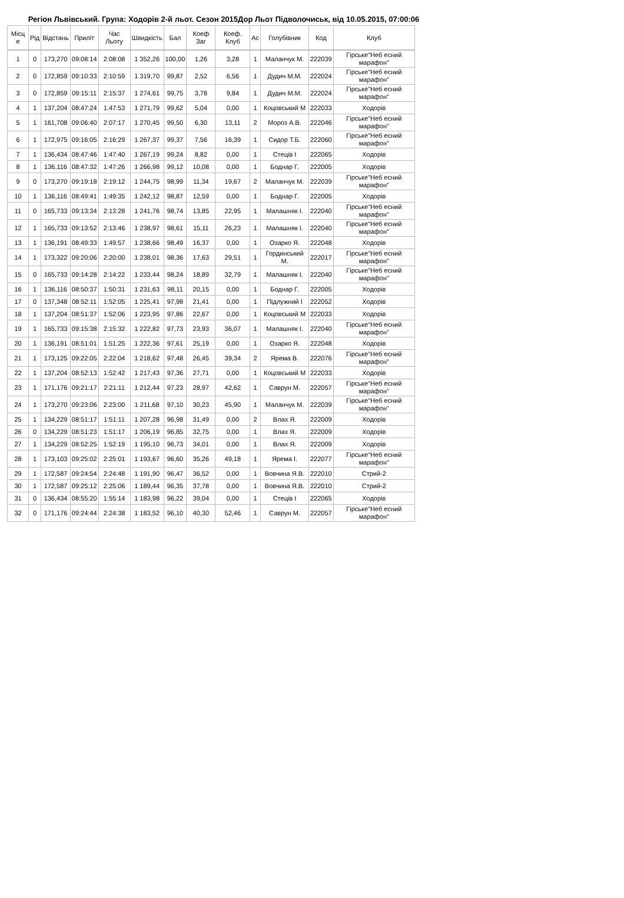Регіон Львівський. Група: Ходорів 2-й льот. Сезон 2015Дор Льот Підволочиськ, від 10.05.2015, 07:00:06
| Місц е | Рід | Відстань | Приліт | Час Льоту | Швидкість | Бал | Коеф Заг | Коеф. Клуб | Ас | Голубівник | Код | Клуб |
| --- | --- | --- | --- | --- | --- | --- | --- | --- | --- | --- | --- | --- |
| 1 | 0 | 173,270 | 09:08:14 | 2:08:08 | 1 352,26 | 100,00 | 1,26 | 3,28 | 1 | Маланчук М. | 222039 | Гірське"Неб есний марафон" |
| 2 | 0 | 172,859 | 09:10:33 | 2:10:59 | 1 319,70 | 99,87 | 2,52 | 6,56 | 1 | Дудич М.М. | 222024 | Гірське"Неб есний марафон" |
| 3 | 0 | 172,859 | 09:15:11 | 2:15:37 | 1 274,61 | 99,75 | 3,78 | 9,84 | 1 | Дудич М.М. | 222024 | Гірське"Неб есний марафон" |
| 4 | 1 | 137,204 | 08:47:24 | 1:47:53 | 1 271,79 | 99,62 | 5,04 | 0,00 | 1 | Коцовський М | 222033 | Ходорів |
| 5 | 1 | 161,708 | 09:06:40 | 2:07:17 | 1 270,45 | 99,50 | 6,30 | 13,11 | 2 | Мороз А.В. | 222046 | Гірське"Неб есний марафон" |
| 6 | 1 | 172,975 | 09:16:05 | 2:16:29 | 1 267,37 | 99,37 | 7,56 | 16,39 | 1 | Сидор Т.Б. | 222060 | Гірське"Неб есний марафон" |
| 7 | 1 | 136,434 | 08:47:46 | 1:47:40 | 1 267,19 | 99,24 | 8,82 | 0,00 | 1 | Стеців І | 222065 | Ходорів |
| 8 | 1 | 136,116 | 08:47:32 | 1:47:26 | 1 266,98 | 99,12 | 10,08 | 0,00 | 1 | Боднар Г. | 222005 | Ходорів |
| 9 | 0 | 173,270 | 09:19:18 | 2:19:12 | 1 244,75 | 98,99 | 11,34 | 19,67 | 2 | Маланчук М. | 222039 | Гірське"Неб есний марафон" |
| 10 | 1 | 136,116 | 08:49:41 | 1:49:35 | 1 242,12 | 98,87 | 12,59 | 0,00 | 1 | Боднар Г. | 222005 | Ходорів |
| 11 | 0 | 165,733 | 09:13:34 | 2:13:28 | 1 241,76 | 98,74 | 13,85 | 22,95 | 1 | Малашняк І. | 222040 | Гірське"Неб есний марафон" |
| 12 | 1 | 165,733 | 09:13:52 | 2:13:46 | 1 238,97 | 98,61 | 15,11 | 26,23 | 1 | Малашняк І. | 222040 | Гірське"Неб есний марафон" |
| 13 | 1 | 136,191 | 08:49:33 | 1:49:57 | 1 238,66 | 98,49 | 16,37 | 0,00 | 1 | Озарко Я. | 222048 | Ходорів |
| 14 | 1 | 173,322 | 09:20:06 | 2:20:00 | 1 238,01 | 98,36 | 17,63 | 29,51 | 1 | Гординський М. | 222017 | Гірське"Неб есний марафон" |
| 15 | 0 | 165,733 | 09:14:28 | 2:14:22 | 1 233,44 | 98,24 | 18,89 | 32,79 | 1 | Малашняк І. | 222040 | Гірське"Неб есний марафон" |
| 16 | 1 | 136,116 | 08:50:37 | 1:50:31 | 1 231,63 | 98,11 | 20,15 | 0,00 | 1 | Боднар Г. | 222005 | Ходорів |
| 17 | 0 | 137,348 | 08:52:11 | 1:52:05 | 1 225,41 | 97,98 | 21,41 | 0,00 | 1 | Підлужний І | 222052 | Ходорів |
| 18 | 1 | 137,204 | 08:51:37 | 1:52:06 | 1 223,95 | 97,86 | 22,67 | 0,00 | 1 | Коцовський М | 222033 | Ходорів |
| 19 | 1 | 165,733 | 09:15:38 | 2:15:32 | 1 222,82 | 97,73 | 23,93 | 36,07 | 1 | Малашняк І. | 222040 | Гірське"Неб есний марафон" |
| 20 | 1 | 136,191 | 08:51:01 | 1:51:25 | 1 222,36 | 97,61 | 25,19 | 0,00 | 1 | Озарко Я. | 222048 | Ходорів |
| 21 | 1 | 173,125 | 09:22:05 | 2:22:04 | 1 218,62 | 97,48 | 26,45 | 39,34 | 2 | Ярема В. | 222076 | Гірське"Неб есний марафон" |
| 22 | 1 | 137,204 | 08:52:13 | 1:52:42 | 1 217,43 | 97,36 | 27,71 | 0,00 | 1 | Коцовський М | 222033 | Ходорів |
| 23 | 1 | 171,176 | 09:21:17 | 2:21:11 | 1 212,44 | 97,23 | 28,97 | 42,62 | 1 | Саврун М. | 222057 | Гірське"Неб есний марафон" |
| 24 | 1 | 173,270 | 09:23:06 | 2:23:00 | 1 211,68 | 97,10 | 30,23 | 45,90 | 1 | Маланчук М. | 222039 | Гірське"Неб есний марафон" |
| 25 | 1 | 134,229 | 08:51:17 | 1:51:11 | 1 207,28 | 96,98 | 31,49 | 0,00 | 2 | Влах Я. | 222009 | Ходорів |
| 26 | 0 | 134,229 | 08:51:23 | 1:51:17 | 1 206,19 | 96,85 | 32,75 | 0,00 | 1 | Влах Я. | 222009 | Ходорів |
| 27 | 1 | 134,229 | 08:52:25 | 1:52:19 | 1 195,10 | 96,73 | 34,01 | 0,00 | 1 | Влах Я. | 222009 | Ходорів |
| 28 | 1 | 173,103 | 09:25:02 | 2:25:01 | 1 193,67 | 96,60 | 35,26 | 49,18 | 1 | Ярема І. | 222077 | Гірське"Неб есний марафон" |
| 29 | 1 | 172,587 | 09:24:54 | 2:24:48 | 1 191,90 | 96,47 | 36,52 | 0,00 | 1 | Вовчина Я.В. | 222010 | Стрий-2 |
| 30 | 1 | 172,587 | 09:25:12 | 2:25:06 | 1 189,44 | 96,35 | 37,78 | 0,00 | 1 | Вовчина Я.В. | 222010 | Стрий-2 |
| 31 | 0 | 136,434 | 08:55:20 | 1:55:14 | 1 183,98 | 96,22 | 39,04 | 0,00 | 1 | Стеців І | 222065 | Ходорів |
| 32 | 0 | 171,176 | 09:24:44 | 2:24:38 | 1 183,52 | 96,10 | 40,30 | 52,46 | 1 | Саврун М. | 222057 | Гірське"Неб есний марафон" |